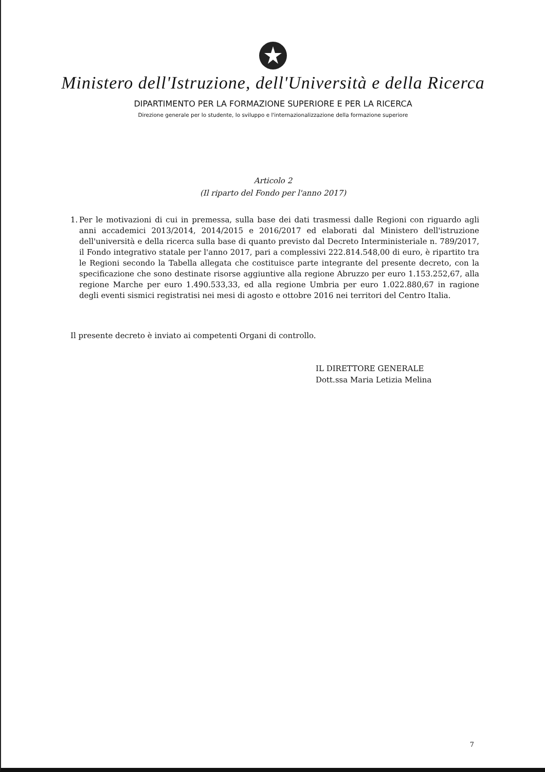Ministero dell'Istruzione, dell'Università e della Ricerca
DIPARTIMENTO PER LA FORMAZIONE SUPERIORE E PER LA RICERCA
Direzione generale per lo studente, lo sviluppo e l'internazionalizzazione della formazione superiore
Articolo 2
(Il riparto del Fondo per l'anno 2017)
1. Per le motivazioni di cui in premessa, sulla base dei dati trasmessi dalle Regioni con riguardo agli anni accademici 2013/2014, 2014/2015 e 2016/2017 ed elaborati dal Ministero dell'istruzione dell'università e della ricerca sulla base di quanto previsto dal Decreto Interministeriale n. 789/2017, il Fondo integrativo statale per l'anno 2017, pari a complessivi 222.814.548,00 di euro, è ripartito tra le Regioni secondo la Tabella allegata che costituisce parte integrante del presente decreto, con la specificazione che sono destinate risorse aggiuntive alla regione Abruzzo per euro 1.153.252,67, alla regione Marche per euro 1.490.533,33, ed alla regione Umbria per euro 1.022.880,67 in ragione degli eventi sismici registratisi nei mesi di agosto e ottobre 2016 nei territori del Centro Italia.
Il presente decreto è inviato ai competenti Organi di controllo.
IL DIRETTORE GENERALE
Dott.ssa Maria Letizia Melina
7